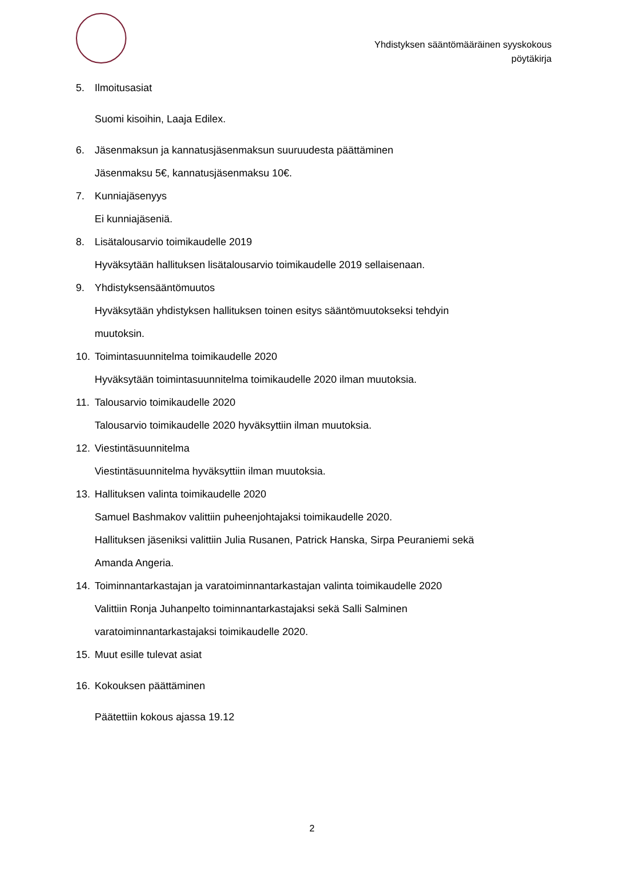Yhdistyksen sääntömääräinen syyskokous
pöytäkirja
5. Ilmoitusasiat
Suomi kisoihin, Laaja Edilex.
6. Jäsenmaksun ja kannatusjäsenmaksun suuruudesta päättäminen
Jäsenmaksu 5€, kannatusjäsenmaksu 10€.
7. Kunniajäsenyys
Ei kunniajäseniä.
8. Lisätalousarvio toimikaudelle 2019
Hyväksytään hallituksen lisätalousarvio toimikaudelle 2019 sellaisenaan.
9. Yhdistyksensääntömuutos
Hyväksytään yhdistyksen hallituksen toinen esitys sääntömuutokseksi tehdyin
muutoksin.
10. Toimintasuunnitelma toimikaudelle 2020
Hyväksytään toimintasuunnitelma toimikaudelle 2020 ilman muutoksia.
11. Talousarvio toimikaudelle 2020
Talousarvio toimikaudelle 2020 hyväksyttiin ilman muutoksia.
12. Viestintäsuunnitelma
Viestintäsuunnitelma hyväksyttiin ilman muutoksia.
13. Hallituksen valinta toimikaudelle 2020
Samuel Bashmakov valittiin puheenjohtajaksi toimikaudelle 2020.
Hallituksen jäseniksi valittiin Julia Rusanen, Patrick Hanska, Sirpa Peuraniemi sekä
Amanda Angeria.
14. Toiminnantarkastajan ja varatoiminnantarkastajan valinta toimikaudelle 2020
Valittiin Ronja Juhanpelto toiminnantarkastajaksi sekä Salli Salminen
varatoiminnantarkastajaksi toimikaudelle 2020.
15. Muut esille tulevat asiat
16. Kokouksen päättäminen
Päätettiin kokous ajassa 19.12
2